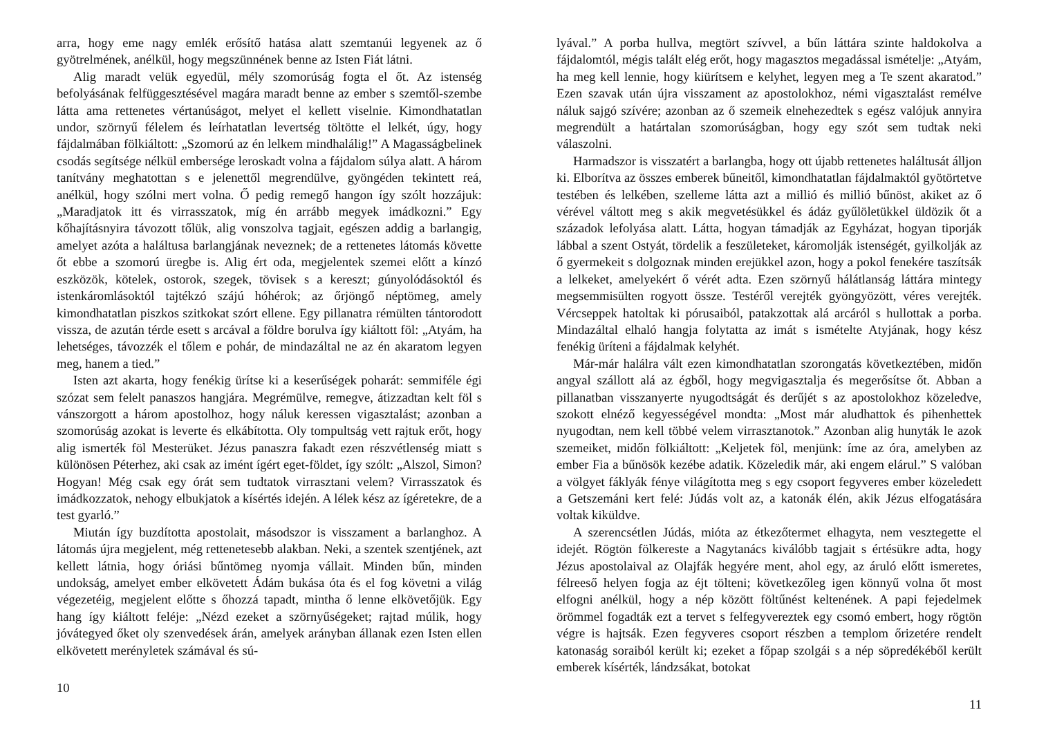arra, hogy eme nagy emlék erősítő hatása alatt szemtanúi legyenek az ő gyötrelmének, anélkül, hogy megszünnének benne az Isten Fiát látni.
Alig maradt velük egyedül, mély szomorúság fogta el őt. Az istenség befolyásának felfüggesztésével magára maradt benne az ember s szemtől-szembe látta ama rettenetes vértanúságot, melyet el kellett viselnie. Kimondhatatlan undor, szörnyű félelem és leírhatatlan levertség töltötte el lelkét, úgy, hogy fájdalmában fölkiáltott: „Szomorú az én lelkem mindhalálig!” A Magasságbelinek csodás segítsége nélkül embersége leroskadt volna a fájdalom súlya alatt. A három tanítvány meghatottan s e jelenettől megrendülve, gyöngéden tekintett reá, anélkül, hogy szólni mert volna. Ő pedig remegő hangon így szólt hozzájuk: „Maradjatok itt és virrasszatok, míg én arrább megyek imádkozni.” Egy kőhajításnyira távozott tőlük, alig vonszolva tagjait, egészen addig a barlangig, amelyet azóta a haláltusa barlangjának neveznek; de a rettenetes látomás követte őt ebbe a szomorú üregbe is. Alig ért oda, megjelentek szemei előtt a kínzó eszközök, kötelek, ostorok, szegek, tövisek s a kereszt; gúnyolódásoktól és istenkáromlásoktól tajtékzó szájú hóhérok; az őrjöngő néptömeg, amely kimondhatatlan piszkos szitkokat szórt ellene. Egy pillanatra rémülten tántorodott vissza, de azután térde esett s arcával a földre borulva így kiáltott föl: „Atyám, ha lehetséges, távozzék el tőlem e pohár, de mindazáltal ne az én akaratom legyen meg, hanem a tied.”
Isten azt akarta, hogy fenékig ürítse ki a keserűségek poharát: semmiféle égi szózat sem felelt panaszos hangjára. Megrémülve, remegve, átizzadtan kelt föl s vánszorgott a három apostolhoz, hogy náluk keressen vigasztalást; azonban a szomorúság azokat is leverte és elkábította. Oly tompultság vett rajtuk erőt, hogy alig ismerték föl Mesterüket. Jézus panaszra fakadt ezen részvétlenség miatt s különösen Péterhez, aki csak az imént ígért eget-földet, így szólt: „Alszol, Simon? Hogyan! Még csak egy órát sem tudtatok virrasztani velem? Virrasszatok és imádkozzatok, nehogy elbukjatok a kísértés idején. A lélek kész az ígéretekre, de a test gyarló.”
Miután így buzdította apostolait, másodszor is visszament a barlanghoz. A látomás újra megjelent, még rettenetesebb alakban. Neki, a szentek szentjének, azt kellett látnia, hogy óriási bűntömeg nyomja vállait. Minden bűn, minden undokság, amelyet ember elkövetett Ádám bukása óta és el fog követni a világ végezetéig, megjelent előtte s őhozzá tapadt, mintha ő lenne elkövetőjük. Egy hang így kiáltott feléje: „Nézd ezeket a szörnyűségeket; rajtad múlik, hogy jóvátegyed őket oly szenvedések árán, amelyek arányban állanak ezen Isten ellen elkövetett merényletek számával és sú-
10
lyával.” A porba hullva, megtört szívvel, a bűn láttára szinte haldokolva a fájdalomtól, mégis talált elég erőt, hogy magasztos megadással ismételje: „Atyám, ha meg kell lennie, hogy kiürítsem e kelyhet, legyen meg a Te szent akaratod.” Ezen szavak után újra visszament az apostolokhoz, némi vigasztalást remélve náluk sajgó szívére; azonban az ő szemeik elnehezedtek s egész valójuk annyira megrendült a határtalan szomorúságban, hogy egy szót sem tudtak neki válaszolni.
Harmadszor is visszatért a barlangba, hogy ott újabb rettenetes haláltusát álljon ki. Elborítva az összes emberek bűneitől, kimondhatatlan fájdalmaktól gyötörtetve testében és lelkében, szelleme látta azt a millió és millió bűnöst, akiket az ő vérével váltott meg s akik megvetésükkel és ádáz gyűlöletükkel üldözik őt a századok lefolyása alatt. Látta, hogyan támadják az Egyházat, hogyan tiporják lábbal a szent Ostyát, tördelik a feszületeket, káromolják istenségét, gyilkolják az ő gyermekeit s dolgoznak minden erejükkel azon, hogy a pokol fenekére taszítsák a lelkeket, amelyekért ő vérét adta. Ezen szörnyű hálátlanság láttára mintegy megsemmisülten rogyott össze. Testéről verejték gyöngyözött, véres verejték. Vércseppek hatoltak ki pórusaiból, patakzottak alá arcáról s hullottak a porba. Mindazáltal elhaló hangja folytatta az imát s ismételte Atyjának, hogy kész fenékig üríteni a fájdalmak kelyhét.
Már-már halálra vált ezen kimondhatatlan szorongatás következtében, midőn angyal szállott alá az égből, hogy megvigasztalja és megerősítse őt. Abban a pillanatban visszanyerte nyugodtságát és derűjét s az apostolokhoz közeledve, szokott elnéző kegyességével mondta: „Most már aludhattok és pihenhettek nyugodtan, nem kell többé velem virrasztanotok.” Azonban alig hunyták le azok szemeiket, midőn fölkiáltott: „Keljetek föl, menjünk: íme az óra, amelyben az ember Fia a bűnösök kezébe adatik. Közeledik már, aki engem elárul.” S valóban a völgyet fáklyák fénye világította meg s egy csoport fegyveres ember közeledett a Getszemáni kert felé: Júdás volt az, a katonák élén, akik Jézus elfogatására voltak kiküldve.
A szerencsétlen Júdás, mióta az étkezőtermet elhagyta, nem vesztegette el idejét. Rögtön fölkereste a Nagytanács kiválóbb tagjait s értésükre adta, hogy Jézus apostolaival az Olajfák hegyére ment, ahol egy, az áruló előtt ismeretes, félreeső helyen fogja az éjt tölteni; következőleg igen könnyű volna őt most elfogni anélkül, hogy a nép között föltűnést keltenének. A papi fejedelmek örömmel fogadták ezt a tervet s felfegyvereztek egy csomó embert, hogy rögtön végre is hajtsák. Ezen fegyveres csoport részben a templom őrizetére rendelt katonaság soraiból került ki; ezeket a főpap szolgái s a nép söpredékéből került emberek kísérték, lándzsákat, botokat
11